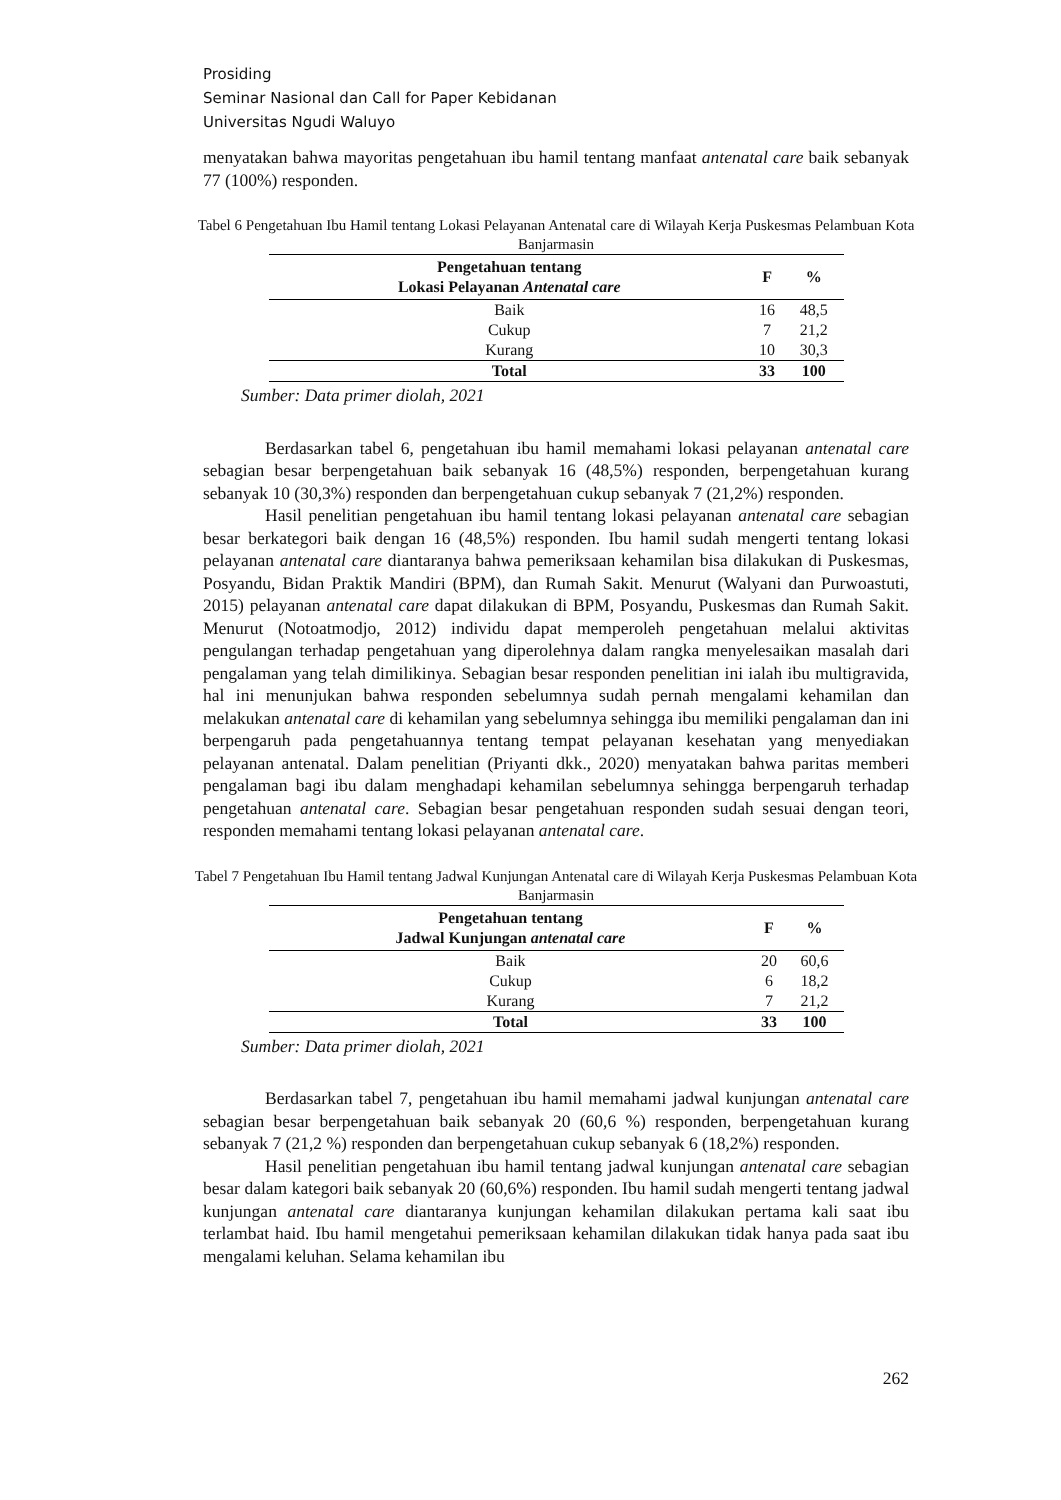Prosiding
Seminar Nasional dan Call for Paper Kebidanan
Universitas Ngudi Waluyo
menyatakan bahwa mayoritas pengetahuan ibu hamil tentang manfaat antenatal care baik sebanyak 77 (100%) responden.
Tabel 6 Pengetahuan Ibu Hamil tentang Lokasi Pelayanan Antenatal care di Wilayah Kerja Puskesmas Pelambuan Kota Banjarmasin
| Pengetahuan tentang Lokasi Pelayanan Antenatal care | F | % |
| --- | --- | --- |
| Baik | 16 | 48,5 |
| Cukup | 7 | 21,2 |
| Kurang | 10 | 30,3 |
| Total | 33 | 100 |
Sumber: Data primer diolah, 2021
Berdasarkan tabel 6, pengetahuan ibu hamil memahami lokasi pelayanan antenatal care sebagian besar berpengetahuan baik sebanyak 16 (48,5%) responden, berpengetahuan kurang sebanyak 10 (30,3%) responden dan berpengetahuan cukup sebanyak 7 (21,2%) responden.
Hasil penelitian pengetahuan ibu hamil tentang lokasi pelayanan antenatal care sebagian besar berkategori baik dengan 16 (48,5%) responden. Ibu hamil sudah mengerti tentang lokasi pelayanan antenatal care diantaranya bahwa pemeriksaan kehamilan bisa dilakukan di Puskesmas, Posyandu, Bidan Praktik Mandiri (BPM), dan Rumah Sakit. Menurut (Walyani dan Purwoastuti, 2015) pelayanan antenatal care dapat dilakukan di BPM, Posyandu, Puskesmas dan Rumah Sakit. Menurut (Notoatmodjo, 2012) individu dapat memperoleh pengetahuan melalui aktivitas pengulangan terhadap pengetahuan yang diperolehnya dalam rangka menyelesaikan masalah dari pengalaman yang telah dimilikinya. Sebagian besar responden penelitian ini ialah ibu multigravida, hal ini menunjukan bahwa responden sebelumnya sudah pernah mengalami kehamilan dan melakukan antenatal care di kehamilan yang sebelumnya sehingga ibu memiliki pengalaman dan ini berpengaruh pada pengetahuannya tentang tempat pelayanan kesehatan yang menyediakan pelayanan antenatal. Dalam penelitian (Priyanti dkk., 2020) menyatakan bahwa paritas memberi pengalaman bagi ibu dalam menghadapi kehamilan sebelumnya sehingga berpengaruh terhadap pengetahuan antenatal care. Sebagian besar pengetahuan responden sudah sesuai dengan teori, responden memahami tentang lokasi pelayanan antenatal care.
Tabel 7 Pengetahuan Ibu Hamil tentang Jadwal Kunjungan Antenatal care di Wilayah Kerja Puskesmas Pelambuan Kota Banjarmasin
| Pengetahuan tentang Jadwal Kunjungan antenatal care | F | % |
| --- | --- | --- |
| Baik | 20 | 60,6 |
| Cukup | 6 | 18,2 |
| Kurang | 7 | 21,2 |
| Total | 33 | 100 |
Sumber: Data primer diolah, 2021
Berdasarkan tabel 7, pengetahuan ibu hamil memahami jadwal kunjungan antenatal care sebagian besar berpengetahuan baik sebanyak 20 (60,6 %) responden, berpengetahuan kurang sebanyak 7 (21,2 %) responden dan berpengetahuan cukup sebanyak 6 (18,2%) responden.
Hasil penelitian pengetahuan ibu hamil tentang jadwal kunjungan antenatal care sebagian besar dalam kategori baik sebanyak 20 (60,6%) responden. Ibu hamil sudah mengerti tentang jadwal kunjungan antenatal care diantaranya kunjungan kehamilan dilakukan pertama kali saat ibu terlambat haid. Ibu hamil mengetahui pemeriksaan kehamilan dilakukan tidak hanya pada saat ibu mengalami keluhan. Selama kehamilan ibu
262